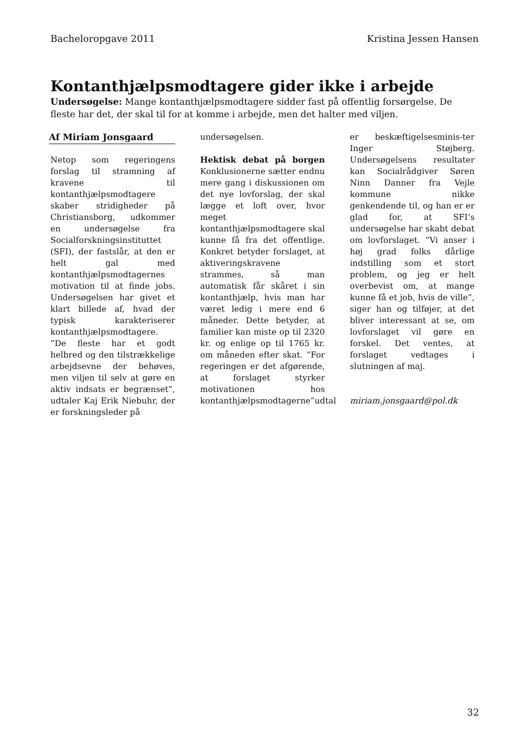Bacheloropgave 2011 Kristina Jessen Hansen
Kontanthjælpsmodtagere gider ikke i arbejde
Undersøgelse: Mange kontanthjælpsmodtagere sidder fast på offentlig forsørgelse. De fleste har det, der skal til for at komme i arbejde, men det halter med viljen.
Af Miriam Jonsgaard
Netop som regeringens forslag til stramning af kravene til kontanthjælpsmodtagere skaber stridigheder på Christiansborg, udkommer en undersøgelse fra Socialforskningsinstituttet (SFI), der fastslår, at den er helt gal med kontanthjælpsmodtagernes motivation til at finde jobs. Undersøgelsen har givet et klart billede af, hvad der typisk karakteriserer kontanthjælpsmodtagere.
”De fleste har et godt helbred og den tilstrækkelige arbejdsevne der behøves, men viljen til selv at gøre en aktiv indsats er begrænset”, udtaler Kaj Erik Niebuhr, der er forskningsleder på
undersøgelsen.
Hektisk debat på borgen Konklusionerne sætter endnu mere gang i diskussionen om det nye lovforslag, der skal lægge et loft over, hvor meget kontanthjælpsmodtagere skal kunne få fra det offentlige. Konkret betyder forslaget, at aktiveringskravene strammes, så man automatisk får skåret i sin kontanthjælp, hvis man har været ledig i mere end 6 måneder. Dette betyder, at familier kan miste op til 2320 kr. og enlige op til 1765 kr. om måneden efter skat. ”For regeringen er det afgørende, at forslaget styrker motivationen hos kontanthjælpsmodtagerne”udtal
er beskæftigelsesminis-ter Inger Støjberg. Undersøgelsens resultater kan Socialrådgiver Søren Ninn Danner fra Vejle kommune nikke genkendende til, og han er er glad for, at SFI’s undersøgelse har skabt debat om lovforslaget. ”Vi anser i høj grad folks dårlige indstilling som et stort problem, og jeg er helt overbevist om, at mange kunne få et job, hvis de ville”, siger han og tilføjer, at det bliver interessant at se, om lovforslaget vil gøre en forskel. Det ventes, at forslaget vedtages i slutningen af maj.
miriam.jonsgaard@pol.dk
32